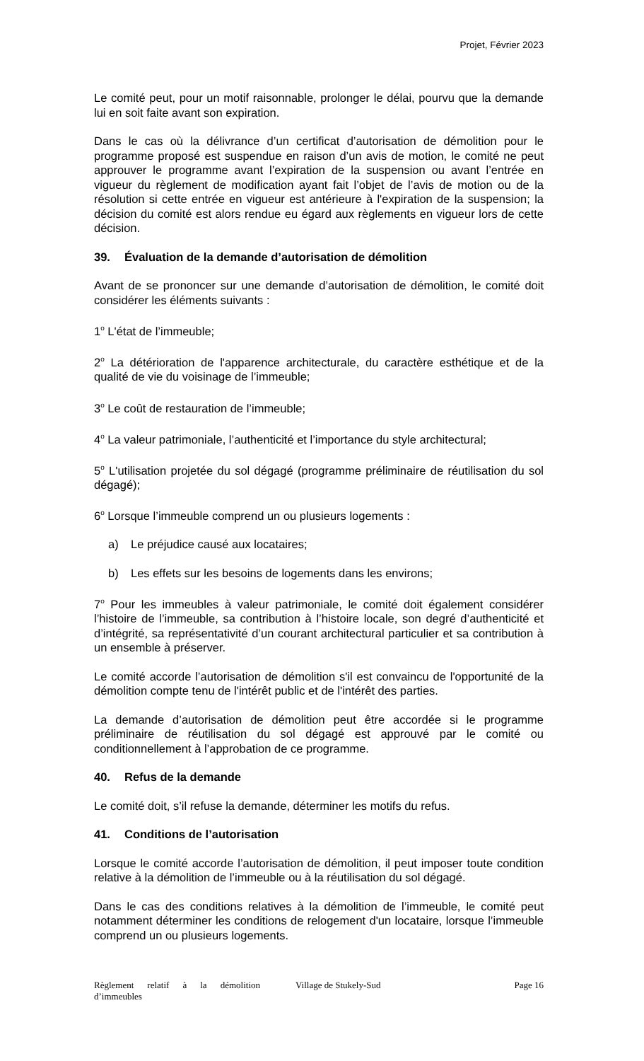Projet, Février 2023
Le comité peut, pour un motif raisonnable, prolonger le délai, pourvu que la demande lui en soit faite avant son expiration.
Dans le cas où la délivrance d’un certificat d’autorisation de démolition pour le programme proposé est suspendue en raison d’un avis de motion, le comité ne peut approuver le programme avant l’expiration de la suspension ou avant l’entrée en vigueur du règlement de modification ayant fait l’objet de l’avis de motion ou de la résolution si cette entrée en vigueur est antérieure à l'expiration de la suspension; la décision du comité est alors rendue eu égard aux règlements en vigueur lors de cette décision.
39. Évaluation de la demande d’autorisation de démolition
Avant de se prononcer sur une demande d’autorisation de démolition, le comité doit considérer les éléments suivants :
1<sup>o</sup> L'état de l’immeuble;
2<sup>o</sup> La détérioration de l'apparence architecturale, du caractère esthétique et de la qualité de vie du voisinage de l’immeuble;
3<sup>o</sup> Le coût de restauration de l’immeuble;
4<sup>o</sup> La valeur patrimoniale, l’authenticité et l’importance du style architectural;
5<sup>o</sup> L'utilisation projetée du sol dégagé (programme préliminaire de réutilisation du sol dégagé);
6<sup>o</sup> Lorsque l’immeuble comprend un ou plusieurs logements :
a) Le préjudice causé aux locataires;
b) Les effets sur les besoins de logements dans les environs;
7<sup>o</sup> Pour les immeubles à valeur patrimoniale, le comité doit également considérer l’histoire de l’immeuble, sa contribution à l’histoire locale, son degré d’authenticité et d’intégrité, sa représentativité d’un courant architectural particulier et sa contribution à un ensemble à préserver.
Le comité accorde l’autorisation de démolition s'il est convaincu de l'opportunité de la démolition compte tenu de l'intérêt public et de l'intérêt des parties.
La demande d’autorisation de démolition peut être accordée si le programme préliminaire de réutilisation du sol dégagé est approuvé par le comité ou conditionnellement à l’approbation de ce programme.
40. Refus de la demande
Le comité doit, s’il refuse la demande, déterminer les motifs du refus.
41. Conditions de l’autorisation
Lorsque le comité accorde l’autorisation de démolition, il peut imposer toute condition relative à la démolition de l’immeuble ou à la réutilisation du sol dégagé.
Dans le cas des conditions relatives à la démolition de l’immeuble, le comité peut notamment déterminer les conditions de relogement d'un locataire, lorsque l’immeuble comprend un ou plusieurs logements.
Règlement relatif à la démolition d’immeubles
Village de Stukely-Sud Page 16